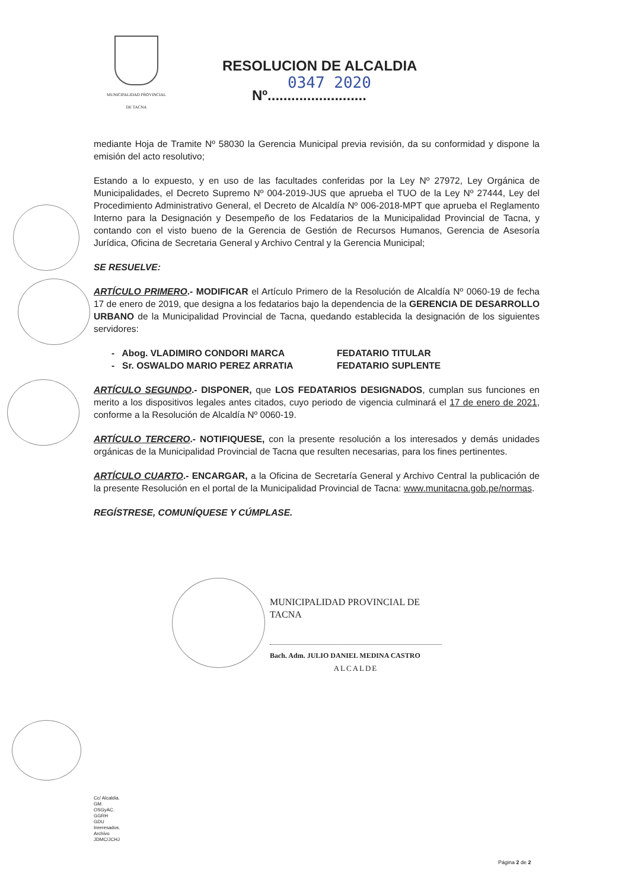MUNICIPALIDAD PROVINCIAL
DE TACNA
RESOLUCION DE ALCALDIA
0347 2020
Nº.........................
mediante Hoja de Tramite Nº 58030 la Gerencia Municipal previa revisión, da su conformidad y dispone la emisión del acto resolutivo;
Estando a lo expuesto, y en uso de las facultades conferidas por la Ley Nº 27972, Ley Orgánica de Municipalidades, el Decreto Supremo Nº 004-2019-JUS que aprueba el TUO de la Ley Nº 27444, Ley del Procedimiento Administrativo General, el Decreto de Alcaldía Nº 006-2018-MPT que aprueba el Reglamento Interno para la Designación y Desempeño de los Fedatarios de la Municipalidad Provincial de Tacna, y contando con el visto bueno de la Gerencia de Gestión de Recursos Humanos, Gerencia de Asesoría Jurídica, Oficina de Secretaria General y Archivo Central y la Gerencia Municipal;
SE RESUELVE:
ARTÍCULO PRIMERO.- MODIFICAR el Artículo Primero de la Resolución de Alcaldía Nº 0060-19 de fecha 17 de enero de 2019, que designa a los fedatarios bajo la dependencia de la GERENCIA DE DESARROLLO URBANO de la Municipalidad Provincial de Tacna, quedando establecida la designación de los siguientes servidores:
- Abog. VLADIMIRO CONDORI MARCA FEDATARIO TITULAR
- Sr. OSWALDO MARIO PEREZ ARRATIA FEDATARIO SUPLENTE
ARTÍCULO SEGUNDO.- DISPONER, que LOS FEDATARIOS DESIGNADOS, cumplan sus funciones en merito a los dispositivos legales antes citados, cuyo periodo de vigencia culminará el 17 de enero de 2021, conforme a la Resolución de Alcaldía Nº 0060-19.
ARTÍCULO TERCERO.- NOTIFIQUESE, con la presente resolución a los interesados y demás unidades orgánicas de la Municipalidad Provincial de Tacna que resulten necesarias, para los fines pertinentes.
ARTÍCULO CUARTO.- ENCARGAR, a la Oficina de Secretaría General y Archivo Central la publicación de la presente Resolución en el portal de la Municipalidad Provincial de Tacna: www.munitacna.gob.pe/normas.
REGÍSTRESE, COMUNÍQUESE Y CÚMPLASE.
MUNICIPALIDAD PROVINCIAL DE TACNA
Bach. Adm. JULIO DANIEL MEDINA CASTRO
ALCALDE
Cc/ Alcaldia.
GM.
OSGyAC.
GGRH
GDU
Inreresados.
Archivo
JDMC/JCHJ
Página 2 de 2